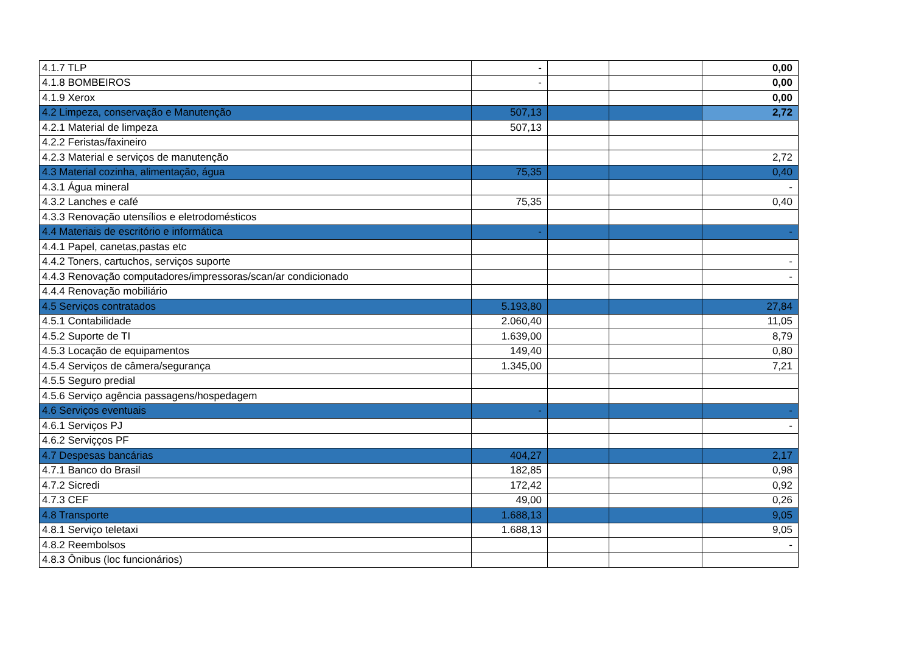| 4.1.7 TLP | - | | | 0,00 |
| 4.1.8 BOMBEIROS | - | | | 0,00 |
| 4.1.9 Xerox | | | | 0,00 |
| 4.2 Limpeza, conservação e Manutenção | 507,13 | | | 2,72 |
| 4.2.1 Material de limpeza | 507,13 | | | |
| 4.2.2 Feristas/faxineiro | | | | |
| 4.2.3 Material e serviços de manutenção | | | | 2,72 |
| 4.3 Material cozinha, alimentação, água | 75,35 | | | 0,40 |
| 4.3.1 Água mineral | | | | - |
| 4.3.2 Lanches e café | 75,35 | | | 0,40 |
| 4.3.3 Renovação utensílios e eletrodomésticos | | | | |
| 4.4 Materiais de escritório e informática | - | | | - |
| 4.4.1 Papel, canetas,pastas etc | | | | |
| 4.4.2 Toners, cartuchos, serviços suporte | | | | - |
| 4.4.3 Renovação computadores/impressoras/scan/ar condicionado | | | | - |
| 4.4.4 Renovação mobiliário | | | | |
| 4.5 Serviços contratados | 5.193,80 | | | 27,84 |
| 4.5.1 Contabilidade | 2.060,40 | | | 11,05 |
| 4.5.2 Suporte de TI | 1.639,00 | | | 8,79 |
| 4.5.3 Locação de equipamentos | 149,40 | | | 0,80 |
| 4.5.4 Serviços de câmera/segurança | 1.345,00 | | | 7,21 |
| 4.5.5 Seguro predial | | | | |
| 4.5.6 Serviço agência passagens/hospedagem | | | | |
| 4.6 Serviços eventuais | - | | | - |
| 4.6.1 Serviços PJ | | | | - |
| 4.6.2 Serviçços PF | | | | |
| 4.7 Despesas bancárias | 404,27 | | | 2,17 |
| 4.7.1 Banco do Brasil | 182,85 | | | 0,98 |
| 4.7.2 Sicredi | 172,42 | | | 0,92 |
| 4.7.3 CEF | 49,00 | | | 0,26 |
| 4.8 Transporte | 1.688,13 | | | 9,05 |
| 4.8.1 Serviço teletaxi | 1.688,13 | | | 9,05 |
| 4.8.2 Reembolsos | | | | - |
| 4.8.3 Ônibus (loc funcionários) | | | | |